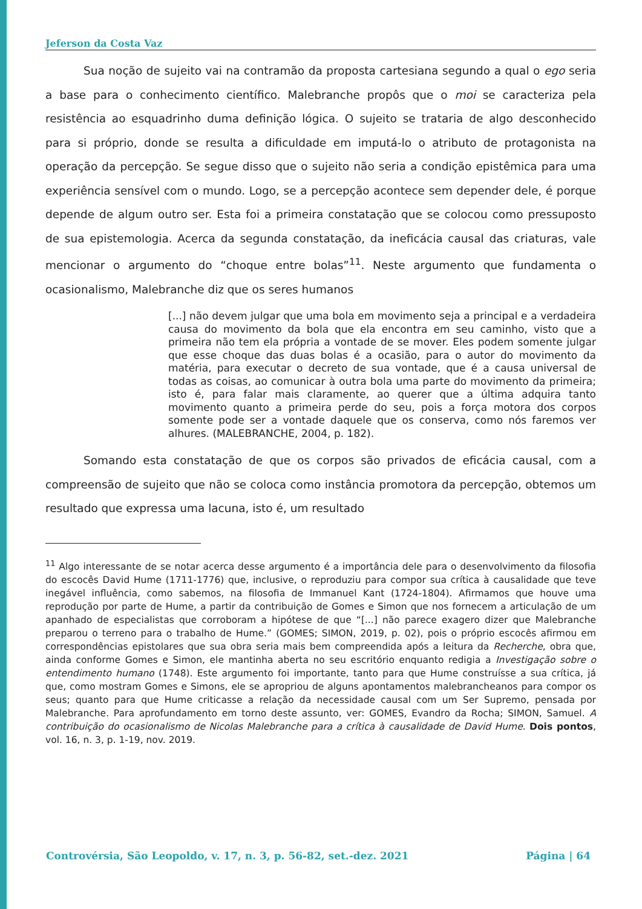Jeferson da Costa Vaz
Sua noção de sujeito vai na contramão da proposta cartesiana segundo a qual o ego seria a base para o conhecimento científico. Malebranche propôs que o moi se caracteriza pela resistência ao esquadrinho duma definição lógica. O sujeito se trataria de algo desconhecido para si próprio, donde se resulta a dificuldade em imputá-lo o atributo de protagonista na operação da percepção. Se segue disso que o sujeito não seria a condição epistêmica para uma experiência sensível com o mundo. Logo, se a percepção acontece sem depender dele, é porque depende de algum outro ser. Esta foi a primeira constatação que se colocou como pressuposto de sua epistemologia. Acerca da segunda constatação, da ineficácia causal das criaturas, vale mencionar o argumento do “choque entre bolas”<sup>11</sup>. Neste argumento que fundamenta o ocasionalismo, Malebranche diz que os seres humanos
[...] não devem julgar que uma bola em movimento seja a principal e a verdadeira causa do movimento da bola que ela encontra em seu caminho, visto que a primeira não tem ela própria a vontade de se mover. Eles podem somente julgar que esse choque das duas bolas é a ocasião, para o autor do movimento da matéria, para executar o decreto de sua vontade, que é a causa universal de todas as coisas, ao comunicar à outra bola uma parte do movimento da primeira; isto é, para falar mais claramente, ao querer que a última adquira tanto movimento quanto a primeira perde do seu, pois a força motora dos corpos somente pode ser a vontade daquele que os conserva, como nós faremos ver alhures. (MALEBRANCHE, 2004, p. 182).
Somando esta constatação de que os corpos são privados de eficácia causal, com a compreensão de sujeito que não se coloca como instância promotora da percepção, obtemos um resultado que expressa uma lacuna, isto é, um resultado
<sup>11</sup> Algo interessante de se notar acerca desse argumento é a importância dele para o desenvolvimento da filosofia do escocês David Hume (1711-1776) que, inclusive, o reproduziu para compor sua crítica à causalidade que teve inegável influência, como sabemos, na filosofia de Immanuel Kant (1724-1804). Afirmamos que houve uma reprodução por parte de Hume, a partir da contribuição de Gomes e Simon que nos fornecem a articulação de um apanhado de especialistas que corroboram a hipótese de que “[...] não parece exagero dizer que Malebranche preparou o terreno para o trabalho de Hume.” (GOMES; SIMON, 2019, p. 02), pois o próprio escocês afirmou em correspondências epistolares que sua obra seria mais bem compreendida após a leitura da Recherche, obra que, ainda conforme Gomes e Simon, ele mantinha aberta no seu escritório enquanto redigia a Investigação sobre o entendimento humano (1748). Este argumento foi importante, tanto para que Hume construísse a sua crítica, já que, como mostram Gomes e Simons, ele se apropriou de alguns apontamentos malebrancheanos para compor os seus; quanto para que Hume criticasse a relação da necessidade causal com um Ser Supremo, pensada por Malebranche. Para aprofundamento em torno deste assunto, ver: GOMES, Evandro da Rocha; SIMON, Samuel. A contribuição do ocasionalismo de Nicolas Malebranche para a crítica à causalidade de David Hume. Dois pontos, vol. 16, n. 3, p. 1-19, nov. 2019.
Controvérsia, São Leopoldo, v. 17, n. 3, p. 56-82, set.-dez. 2021 Página | 64